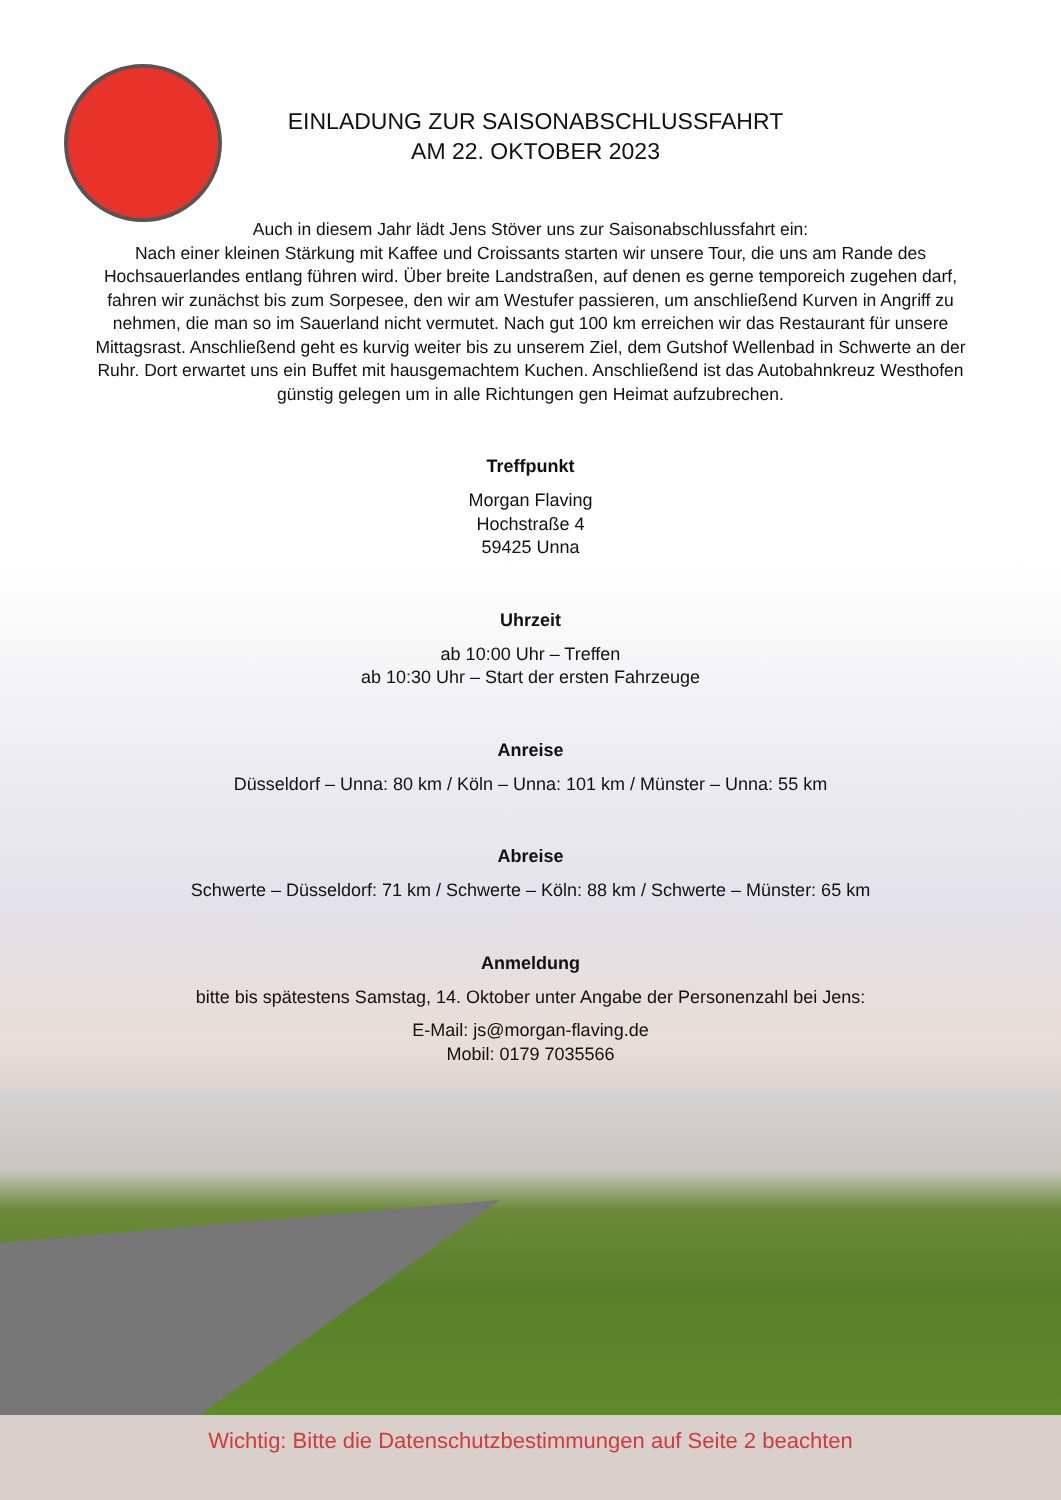EINLADUNG ZUR SAISONABSCHLUSSFAHRT
AM 22. OKTOBER 2023
Auch in diesem Jahr lädt Jens Stöver uns zur Saisonabschlussfahrt ein:
Nach einer kleinen Stärkung mit Kaffee und Croissants starten wir unsere Tour, die uns am Rande des Hochsauerlandes entlang führen wird. Über breite Landstraßen, auf denen es gerne temporeich zugehen darf, fahren wir zunächst bis zum Sorpesee, den wir am Westufer passieren, um anschließend Kurven in Angriff zu nehmen, die man so im Sauerland nicht vermutet. Nach gut 100 km erreichen wir das Restaurant für unsere Mittagsrast. Anschließend geht es kurvig weiter bis zu unserem Ziel, dem Gutshof Wellenbad in Schwerte an der Ruhr. Dort erwartet uns ein Buffet mit hausgemachtem Kuchen. Anschließend ist das Autobahnkreuz Westhofen günstig gelegen um in alle Richtungen gen Heimat aufzubrechen.
Treffpunkt
Morgan Flaving
Hochstraße 4
59425 Unna
Uhrzeit
ab 10:00 Uhr – Treffen
ab 10:30 Uhr – Start der ersten Fahrzeuge
Anreise
Düsseldorf – Unna: 80 km / Köln – Unna: 101 km / Münster – Unna: 55 km
Abreise
Schwerte – Düsseldorf: 71 km / Schwerte – Köln: 88 km / Schwerte – Münster: 65 km
Anmeldung
bitte bis spätestens Samstag, 14. Oktober unter Angabe der Personenzahl bei Jens:
E-Mail: js@morgan-flaving.de
Mobil: 0179 7035566
Wichtig: Bitte die Datenschutzbestimmungen auf Seite 2 beachten